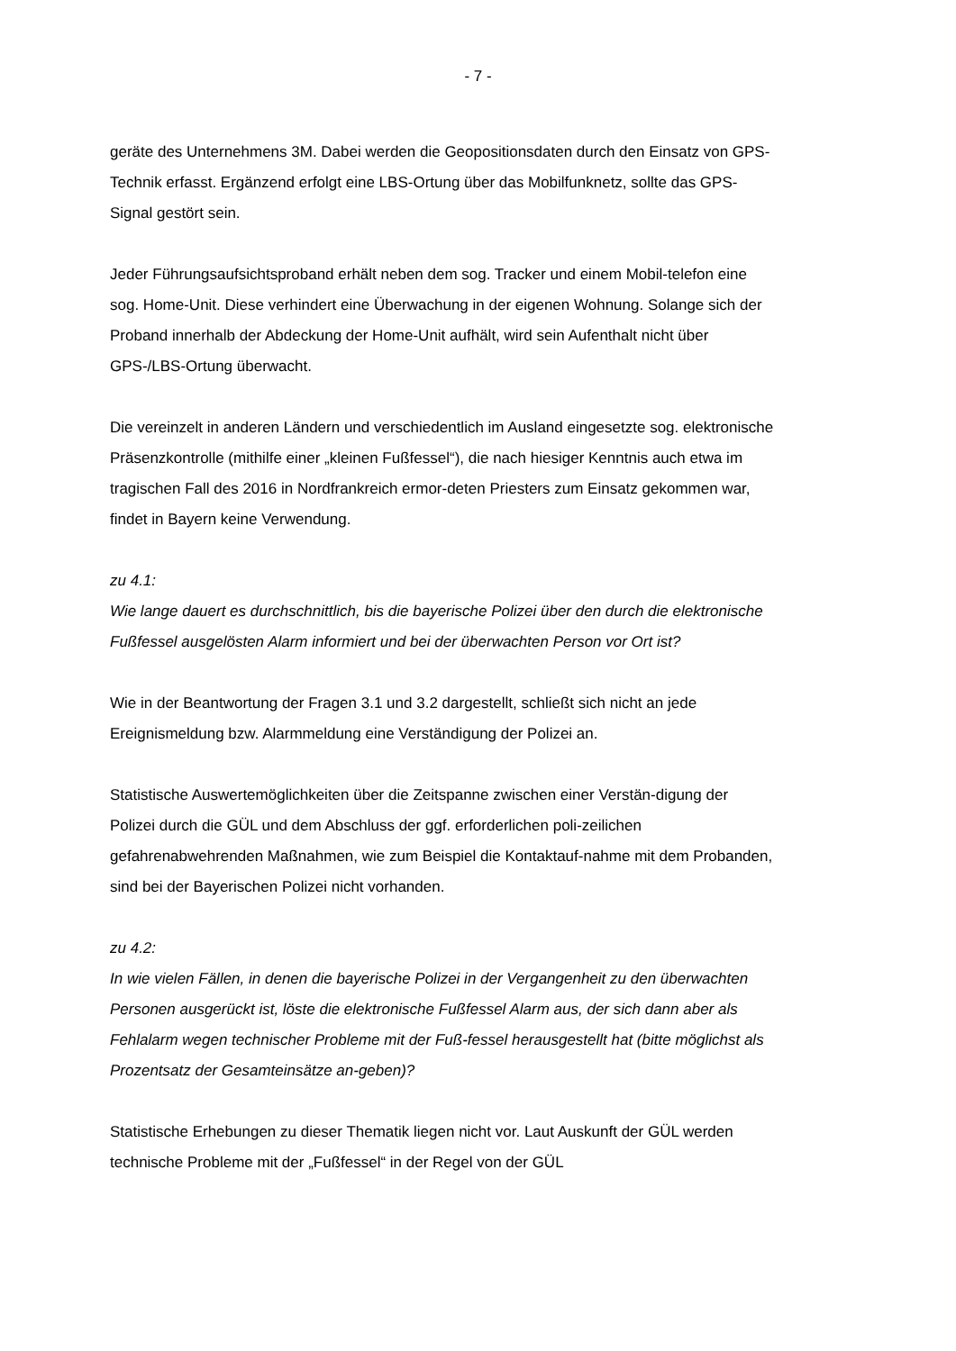- 7 -
geräte des Unternehmens 3M. Dabei werden die Geopositionsdaten durch den Einsatz von GPS-Technik erfasst. Ergänzend erfolgt eine LBS-Ortung über das Mobilfunknetz, sollte das GPS-Signal gestört sein.
Jeder Führungsaufsichtsproband erhält neben dem sog. Tracker und einem Mobil-telefon eine sog. Home-Unit. Diese verhindert eine Überwachung in der eigenen Wohnung. Solange sich der Proband innerhalb der Abdeckung der Home-Unit aufhält, wird sein Aufenthalt nicht über GPS-/LBS-Ortung überwacht.
Die vereinzelt in anderen Ländern und verschiedentlich im Ausland eingesetzte sog. elektronische Präsenzkontrolle (mithilfe einer „kleinen Fußfessel“), die nach hiesiger Kenntnis auch etwa im tragischen Fall des 2016 in Nordfrankreich ermor-deten Priesters zum Einsatz gekommen war, findet in Bayern keine Verwendung.
zu 4.1:
Wie lange dauert es durchschnittlich, bis die bayerische Polizei über den durch die elektronische Fußfessel ausgelösten Alarm informiert und bei der überwachten Person vor Ort ist?
Wie in der Beantwortung der Fragen 3.1 und 3.2 dargestellt, schließt sich nicht an jede Ereignismeldung bzw. Alarmmeldung eine Verständigung der Polizei an.
Statistische Auswertemöglichkeiten über die Zeitspanne zwischen einer Verstän-digung der Polizei durch die GÜL und dem Abschluss der ggf. erforderlichen poli-zeilichen gefahrenabwehrenden Maßnahmen, wie zum Beispiel die Kontaktauf-nahme mit dem Probanden, sind bei der Bayerischen Polizei nicht vorhanden.
zu 4.2:
In wie vielen Fällen, in denen die bayerische Polizei in der Vergangenheit zu den überwachten Personen ausgerückt ist, löste die elektronische Fußfessel Alarm aus, der sich dann aber als Fehlalarm wegen technischer Probleme mit der Fuß-fessel herausgestellt hat (bitte möglichst als Prozentsatz der Gesamteinsätze an-geben)?
Statistische Erhebungen zu dieser Thematik liegen nicht vor. Laut Auskunft der GÜL werden technische Probleme mit der „Fußfessel“ in der Regel von der GÜL